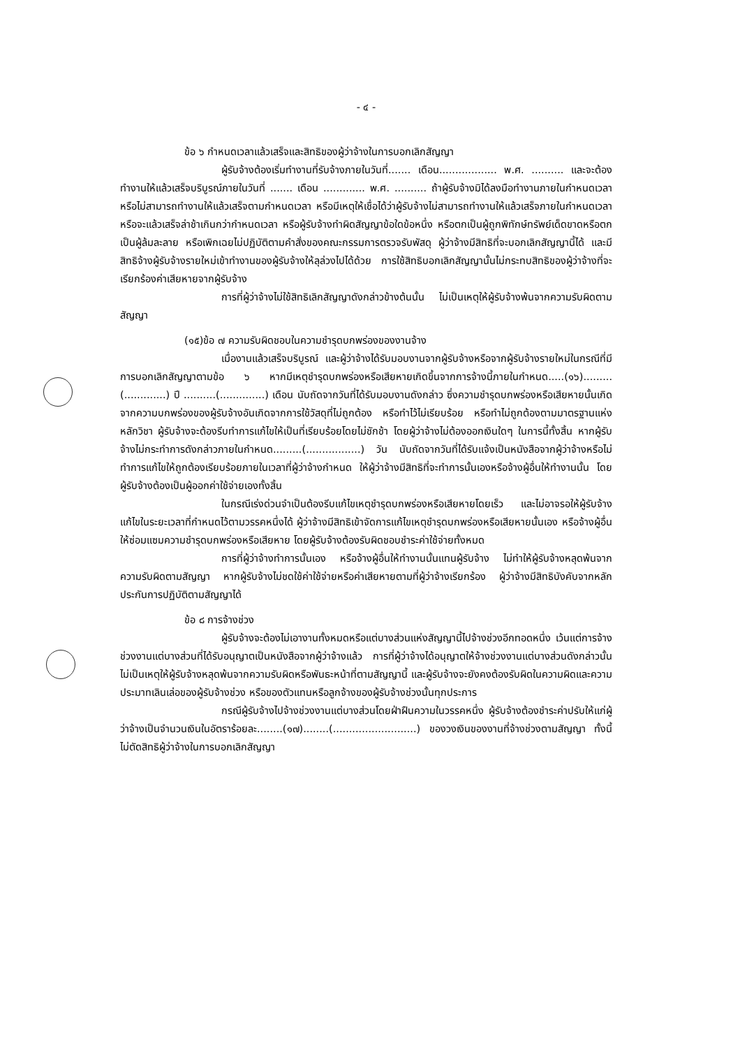- ๔ -
ข้อ ๖ กำหนดเวลาแล้วเสร็จและสิทธิของผู้ว่าจ้างในการบอกเลิกสัญญา
ผู้รับจ้างต้องเริ่มทำงานที่รับจ้างภายในวันที่....... เดือน.................. พ.ศ. .......... และจะต้องทำงานให้แล้วเสร็จบริบูรณ์ภายในวันที่ ....... เดือน ............. พ.ศ. .......... ถ้าผู้รับจ้างมิได้ลงมือทำงานภายในกำหนดเวลา หรือไม่สามารถทำงานให้แล้วเสร็จตามกำหนดเวลา หรือมีเหตุให้เชื่อได้ว่าผู้รับจ้างไม่สามารถทำงานให้แล้วเสร็จภายในกำหนดเวลา หรือจะแล้วเสร็จล่าช้าเกินกว่ากำหนดเวลา หรือผู้รับจ้างทำผิดสัญญาข้อใดข้อหนึ่ง หรือตกเป็นผู้ถูกพิทักษ์ทรัพย์เด็ดขาดหรือตกเป็นผู้ล้มละลาย หรือเพิกเฉยไม่ปฏิบัติตามคำสั่งของคณะกรรมการตรวจรับพัสดุ ผู้ว่าจ้างมีสิทธิที่จะบอกเลิกสัญญานี้ได้ และมีสิทธิจ้างผู้รับจ้างรายใหม่เข้าทำงานของผู้รับจ้างให้ลุล่วงไปได้ด้วย การใช้สิทธิบอกเลิกสัญญานั้นไม่กระทบสิทธิของผู้ว่าจ้างที่จะเรียกร้องค่าเสียหายจากผู้รับจ้าง
การที่ผู้ว่าจ้างไม่ใช้สิทธิเลิกสัญญาดังกล่าวข้างต้นนั้น ไม่เป็นเหตุให้ผู้รับจ้างพ้นจากความรับผิดตามสัญญา
(๑๕)ข้อ ๗ ความรับผิดชอบในความชำรุดบกพร่องของงานจ้าง
เมื่องานแล้วเสร็จบริบูรณ์ และผู้ว่าจ้างได้รับมอบงานจากผู้รับจ้างหรือจากผู้รับจ้างรายใหม่ในกรณีที่มีการบอกเลิกสัญญาตามข้อ ๖ หากมีเหตุชำรุดบกพร่องหรือเสียหายเกิดขึ้นจากการจ้างนี้ภายในกำหนด.....(๑๖).........(.............) ปี ..........(..............) เดือน นับถัดจากวันที่ได้รับมอบงานดังกล่าว ซึ่งความชำรุดบกพร่องหรือเสียหายนั้นเกิดจากความบกพร่องของผู้รับจ้างอันเกิดจากการใช้วัสดุที่ไม่ถูกต้อง หรือทำไว้ไม่เรียบร้อย หรือทำไม่ถูกต้องตามมาตรฐานแห่งหลักวิชา ผู้รับจ้างจะต้องรีบทำการแก้ไขให้เป็นที่เรียบร้อยโดยไม่ชักช้า โดยผู้ว่าจ้างไม่ต้องออกเงินใดๆ ในการนี้ทั้งสิ้น หากผู้รับจ้างไม่กระทำการดังกล่าวภายในกำหนด.........(.................) วัน นับถัดจากวันที่ได้รับแจ้งเป็นหนังสือจากผู้ว่าจ้างหรือไม่ทำการแก้ไขให้ถูกต้องเรียบร้อยภายในเวลาที่ผู้ว่าจ้างกำหนด ให้ผู้ว่าจ้างมีสิทธิที่จะทำการนั้นเองหรือจ้างผู้อื่นให้ทำงานนั้น โดยผู้รับจ้างต้องเป็นผู้ออกค่าใช้จ่ายเองทั้งสิ้น
ในกรณีเร่งด่วนจำเป็นต้องรีบแก้ไขเหตุชำรุดบกพร่องหรือเสียหายโดยเร็ว และไม่อาจรอให้ผู้รับจ้างแก้ไขในระยะเวลาที่กำหนดไว้ตามวรรคหนึ่งได้ ผู้ว่าจ้างมีสิทธิเข้าจัดการแก้ไขเหตุชำรุดบกพร่องหรือเสียหายนั้นเอง หรือจ้างผู้อื่นให้ซ่อมแซมความชำรุดบกพร่องหรือเสียหาย โดยผู้รับจ้างต้องรับผิดชอบชำระค่าใช้จ่ายทั้งหมด
การที่ผู้ว่าจ้างทำการนั้นเอง หรือจ้างผู้อื่นให้ทำงานนั้นแทนผู้รับจ้าง ไม่ทำให้ผู้รับจ้างหลุดพ้นจากความรับผิดตามสัญญา หากผู้รับจ้างไม่ชดใช้ค่าใช้จ่ายหรือค่าเสียหายตามที่ผู้ว่าจ้างเรียกร้อง ผู้ว่าจ้างมีสิทธิบังคับจากหลักประกันการปฏิบัติตามสัญญาได้
ข้อ ๘ การจ้างช่วง
ผู้รับจ้างจะต้องไม่เอางานทั้งหมดหรือแต่บางส่วนแห่งสัญญานี้ไปจ้างช่วงอีกทอดหนึ่ง เว้นแต่การจ้างช่วงงานแต่บางส่วนที่ได้รับอนุญาตเป็นหนังสือจากผู้ว่าจ้างแล้ว การที่ผู้ว่าจ้างได้อนุญาตให้จ้างช่วงงานแต่บางส่วนดังกล่าวนั้น ไม่เป็นเหตุให้ผู้รับจ้างหลุดพ้นจากความรับผิดหรือพันธะหน้าที่ตามสัญญานี้ และผู้รับจ้างจะยังคงต้องรับผิดในความผิดและความประมาทเลินเล่อของผู้รับจ้างช่วง หรือของตัวแทนหรือลูกจ้างของผู้รับจ้างช่วงนั้นทุกประการ
กรณีผู้รับจ้างไปจ้างช่วงงานแต่บางส่วนโดยฝ่าฝืนความในวรรคหนึ่ง ผู้รับจ้างต้องชำระค่าปรับให้แก่ผู้ว่าจ้างเป็นจำนวนเงินในอัตราร้อยละ........(๑๗)........(..........................) ของวงเงินของงานที่จ้างช่วงตามสัญญา ทั้งนี้ ไม่ตัดสิทธิผู้ว่าจ้างในการบอกเลิกสัญญา